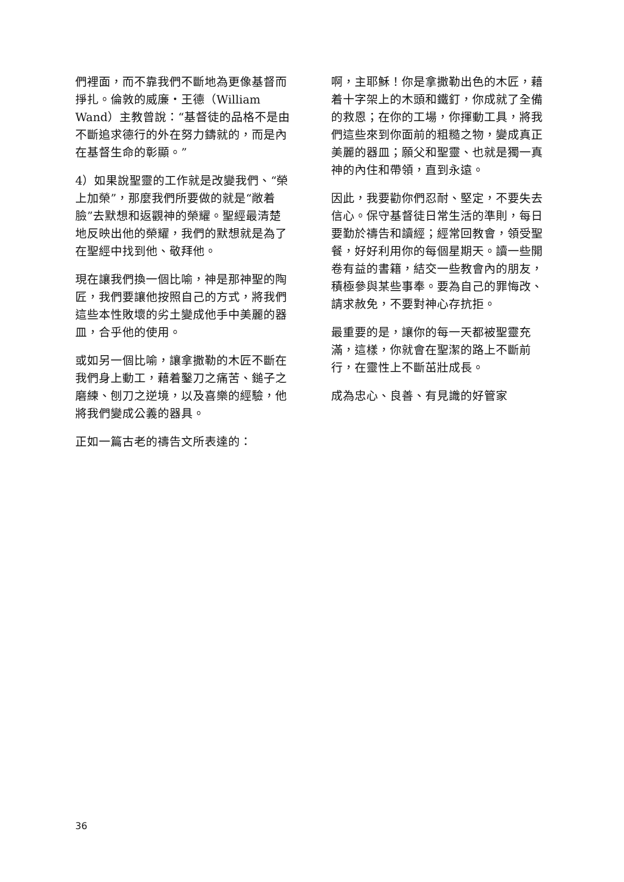們裡面，而不靠我們不斷地為更像基督而掙扎。倫敦的威廉・王德（William Wand）主教曾說：“基督徒的品格不是由不斷追求德行的外在努力鑄就的，而是內在基督生命的彰顯。”
4）如果說聖靈的工作就是改變我們、“榮上加榮”，那麼我們所要做的就是“敞着臉”去默想和返觀神的榮耀。聖經最清楚地反映出他的榮耀，我們的默想就是為了在聖經中找到他、敬拜他。
現在讓我們換一個比喻，神是那神聖的陶匠，我們要讓他按照自己的方式，將我們這些本性敗壞的劣土變成他手中美麗的器皿，合乎他的使用。
或如另一個比喻，讓拿撒勒的木匠不斷在我們身上動工，藉着鑿刀之痛苦、鎚子之磨練、刨刀之逆境，以及喜樂的經驗，他將我們變成公義的器具。
正如一篇古老的禱告文所表達的：
啊，主耶穌！你是拿撒勒出色的木匠，藉着十字架上的木頭和鐵釘，你成就了全備的救恩；在你的工場，你揮動工具，將我們這些來到你面前的粗糙之物，變成真正美麗的器皿；願父和聖靈、也就是獨一真神的內住和帶領，直到永遠。
因此，我要勸你們忍耐、堅定，不要失去信心。保守基督徒日常生活的準則，每日要勤於禱告和讀經；經常回教會，領受聖餐，好好利用你的每個星期天。讀一些開卷有益的書籍，結交一些教會內的朋友，積極參與某些事奉。要為自己的罪悔改、請求赦免，不要對神心存抗拒。
最重要的是，讓你的每一天都被聖靈充滿，這樣，你就會在聖潔的路上不斷前行，在靈性上不斷茁壯成長。
成為忠心、良善、有見識的好管家
36